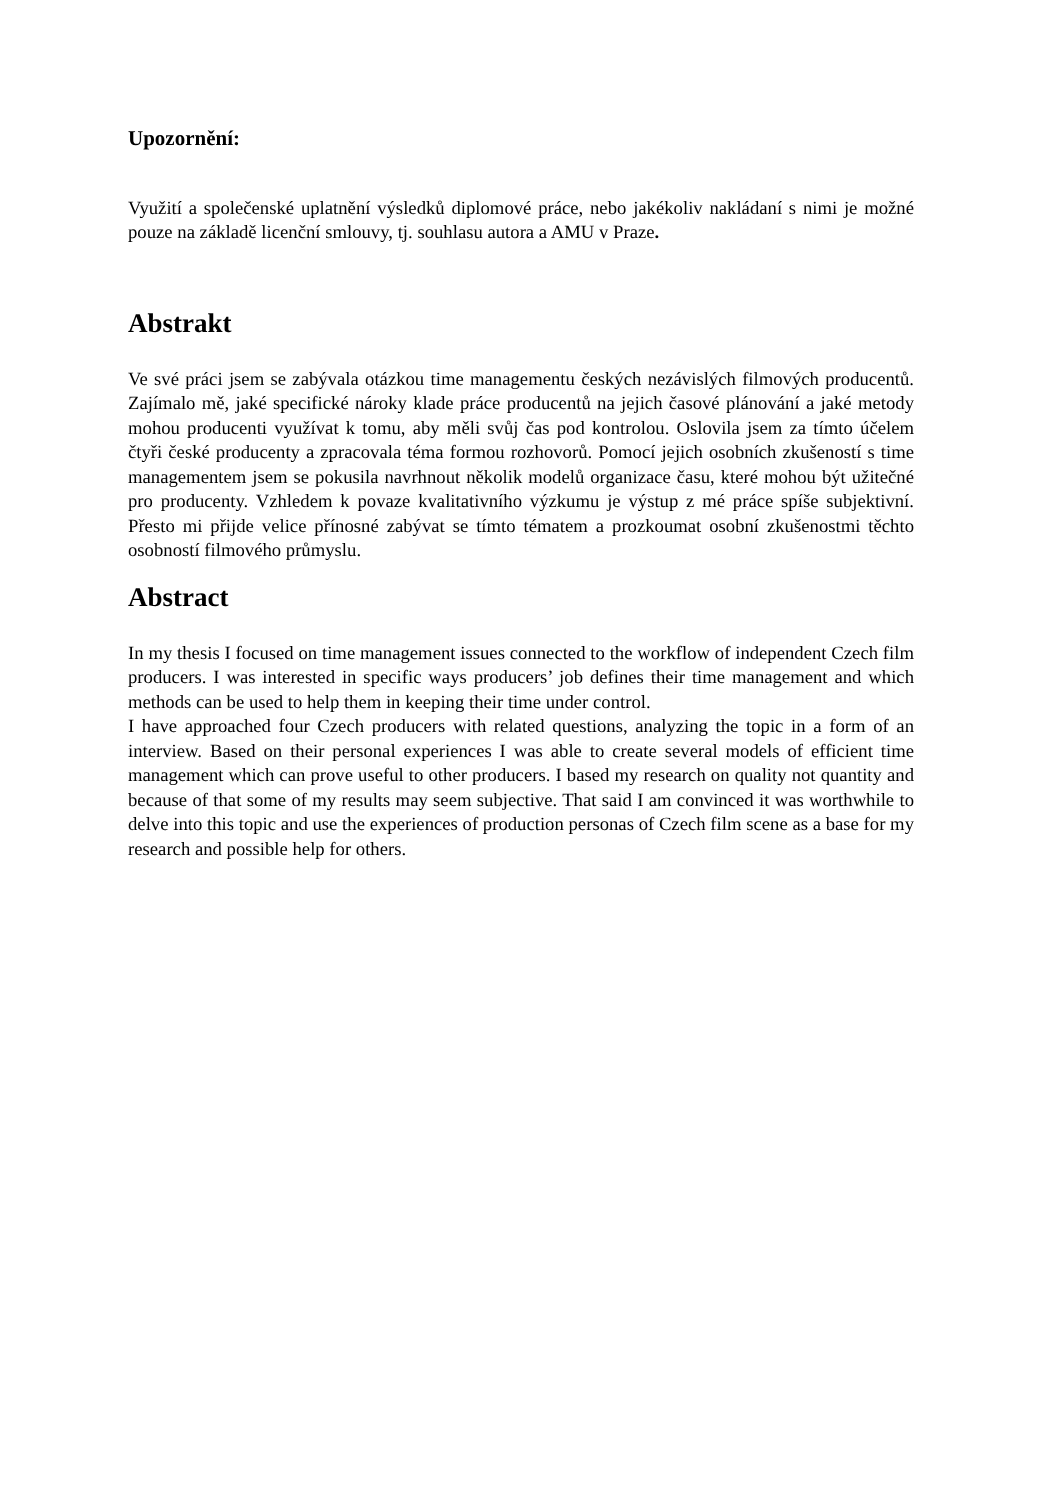Upozornění:
Využití a společenské uplatnění výsledků diplomové práce, nebo jakékoliv nakládaní s nimi je možné pouze na základě licenční smlouvy, tj. souhlasu autora a AMU v Praze.
Abstrakt
Ve své práci jsem se zabývala otázkou time managementu českých nezávislých filmových producentů. Zajímalo mě, jaké specifické nároky klade práce producentů na jejich časové plánování a jaké metody mohou producenti využívat k tomu, aby měli svůj čas pod kontrolou. Oslovila jsem za tímto účelem čtyři české producenty a zpracovala téma formou rozhovorů. Pomocí jejich osobních zkušeností s time managementem jsem se pokusila navrhnout několik modelů organizace času, které mohou být užitečné pro producenty. Vzhledem k povaze kvalitativního výzkumu je výstup z mé práce spíše subjektivní. Přesto mi přijde velice přínosné zabývat se tímto tématem a prozkoumat osobní zkušenostmi těchto osobností filmového průmyslu.
Abstract
In my thesis I focused on time management issues connected to the workflow of independent Czech film producers. I was interested in specific ways producers’ job defines their time management and which methods can be used to help them in keeping their time under control.
I have approached four Czech producers with related questions, analyzing the topic in a form of an interview. Based on their personal experiences I was able to create several models of efficient time management which can prove useful to other producers. I based my research on quality not quantity and because of that some of my results may seem subjective. That said I am convinced it was worthwhile to delve into this topic and use the experiences of production personas of Czech film scene as a base for my research and possible help for others.